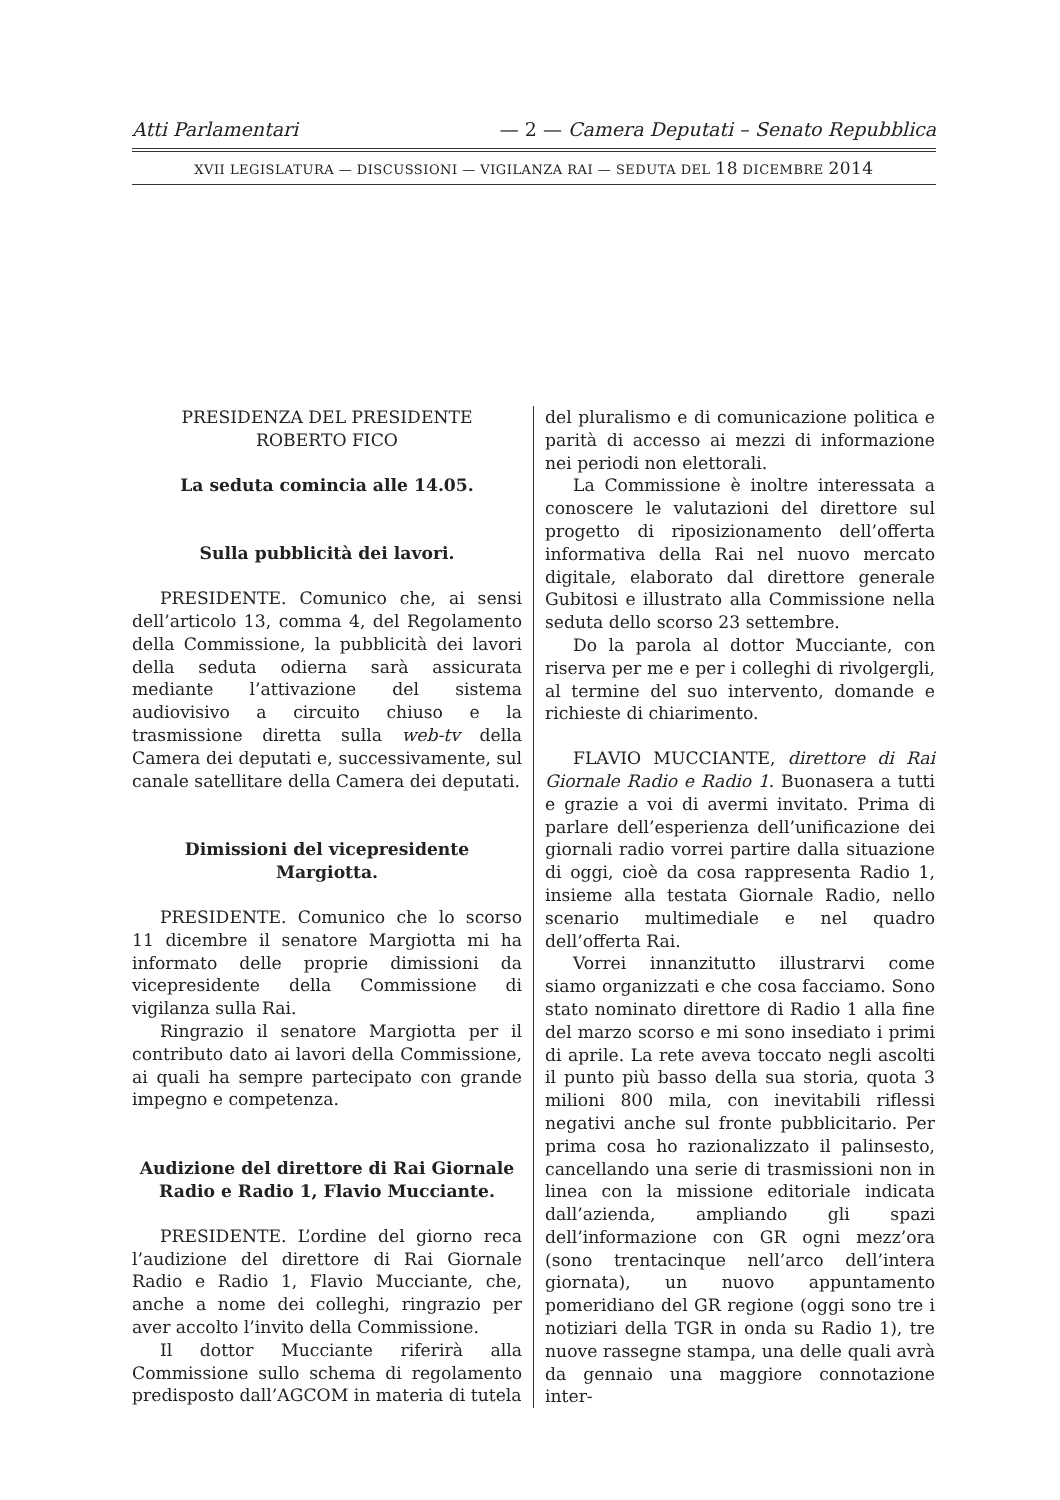Atti Parlamentari — 2 — Camera Deputati – Senato Repubblica
XVII LEGISLATURA — DISCUSSIONI — VIGILANZA RAI — SEDUTA DEL 18 DICEMBRE 2014
PRESIDENZA DEL PRESIDENTE
ROBERTO FICO
La seduta comincia alle 14.05.
Sulla pubblicità dei lavori.
PRESIDENTE. Comunico che, ai sensi dell’articolo 13, comma 4, del Regolamento della Commissione, la pubblicità dei lavori della seduta odierna sarà assicurata mediante l’attivazione del sistema audiovisivo a circuito chiuso e la trasmissione diretta sulla web-tv della Camera dei deputati e, successivamente, sul canale satellitare della Camera dei deputati.
Dimissioni del vicepresidente Margiotta.
PRESIDENTE. Comunico che lo scorso 11 dicembre il senatore Margiotta mi ha informato delle proprie dimissioni da vicepresidente della Commissione di vigilanza sulla Rai.
Ringrazio il senatore Margiotta per il contributo dato ai lavori della Commissione, ai quali ha sempre partecipato con grande impegno e competenza.
Audizione del direttore di Rai Giornale Radio e Radio 1, Flavio Mucciante.
PRESIDENTE. L’ordine del giorno reca l’audizione del direttore di Rai Giornale Radio e Radio 1, Flavio Mucciante, che, anche a nome dei colleghi, ringrazio per aver accolto l’invito della Commissione.
Il dottor Mucciante riferirà alla Commissione sullo schema di regolamento predisposto dall’AGCOM in materia di tutela
del pluralismo e di comunicazione politica e parità di accesso ai mezzi di informazione nei periodi non elettorali.
La Commissione è inoltre interessata a conoscere le valutazioni del direttore sul progetto di riposizionamento dell’offerta informativa della Rai nel nuovo mercato digitale, elaborato dal direttore generale Gubitosi e illustrato alla Commissione nella seduta dello scorso 23 settembre.
Do la parola al dottor Mucciante, con riserva per me e per i colleghi di rivolgergli, al termine del suo intervento, domande e richieste di chiarimento.
FLAVIO MUCCIANTE, direttore di Rai Giornale Radio e Radio 1. Buonasera a tutti e grazie a voi di avermi invitato. Prima di parlare dell’esperienza dell’unificazione dei giornali radio vorrei partire dalla situazione di oggi, cioè da cosa rappresenta Radio 1, insieme alla testata Giornale Radio, nello scenario multimediale e nel quadro dell’offerta Rai.
Vorrei innanzitutto illustrarvi come siamo organizzati e che cosa facciamo. Sono stato nominato direttore di Radio 1 alla fine del marzo scorso e mi sono insediato i primi di aprile. La rete aveva toccato negli ascolti il punto più basso della sua storia, quota 3 milioni 800 mila, con inevitabili riflessi negativi anche sul fronte pubblicitario. Per prima cosa ho razionalizzato il palinsesto, cancellando una serie di trasmissioni non in linea con la missione editoriale indicata dall’azienda, ampliando gli spazi dell’informazione con GR ogni mezz’ora (sono trentacinque nell’arco dell’intera giornata), un nuovo appuntamento pomeridiano del GR regione (oggi sono tre i notiziari della TGR in onda su Radio 1), tre nuove rassegne stampa, una delle quali avrà da gennaio una maggiore connotazione inter-